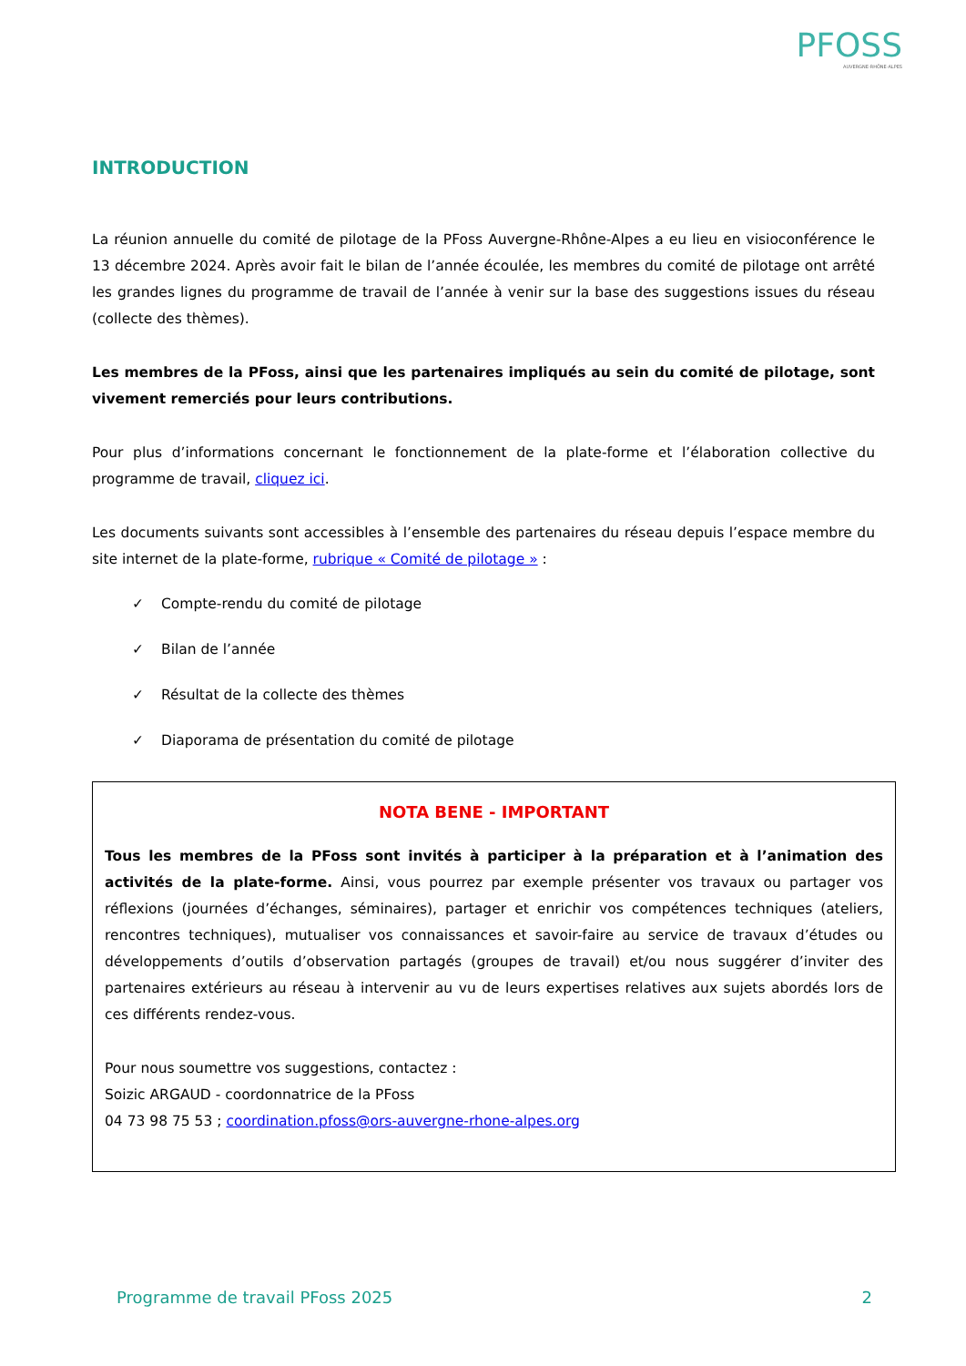PFOSS
AUVERGNE-RHÔNE-ALPES
INTRODUCTION
La réunion annuelle du comité de pilotage de la PFoss Auvergne-Rhône-Alpes a eu lieu en visioconférence le 13 décembre 2024. Après avoir fait le bilan de l’année écoulée, les membres du comité de pilotage ont arrêté les grandes lignes du programme de travail de l’année à venir sur la base des suggestions issues du réseau (collecte des thèmes).
Les membres de la PFoss, ainsi que les partenaires impliqués au sein du comité de pilotage, sont vivement remerciés pour leurs contributions.
Pour plus d’informations concernant le fonctionnement de la plate-forme et l’élaboration collective du programme de travail, cliquez ici.
Les documents suivants sont accessibles à l’ensemble des partenaires du réseau depuis l’espace membre du site internet de la plate-forme, rubrique « Comité de pilotage » :
✓ Compte-rendu du comité de pilotage
✓ Bilan de l’année
✓ Résultat de la collecte des thèmes
✓ Diaporama de présentation du comité de pilotage
NOTA BENE - IMPORTANT
Tous les membres de la PFoss sont invités à participer à la préparation et à l’animation des activités de la plate-forme. Ainsi, vous pourrez par exemple présenter vos travaux ou partager vos réflexions (journées d’échanges, séminaires), partager et enrichir vos compétences techniques (ateliers, rencontres techniques), mutualiser vos connaissances et savoir-faire au service de travaux d’études ou développements d’outils d’observation partagés (groupes de travail) et/ou nous suggérer d’inviter des partenaires extérieurs au réseau à intervenir au vu de leurs expertises relatives aux sujets abordés lors de ces différents rendez-vous.
Pour nous soumettre vos suggestions, contactez :
Soizic ARGAUD - coordonnatrice de la PFoss
04 73 98 75 53 ; coordination.pfoss@ors-auvergne-rhone-alpes.org
Programme de travail PFoss 2025 2